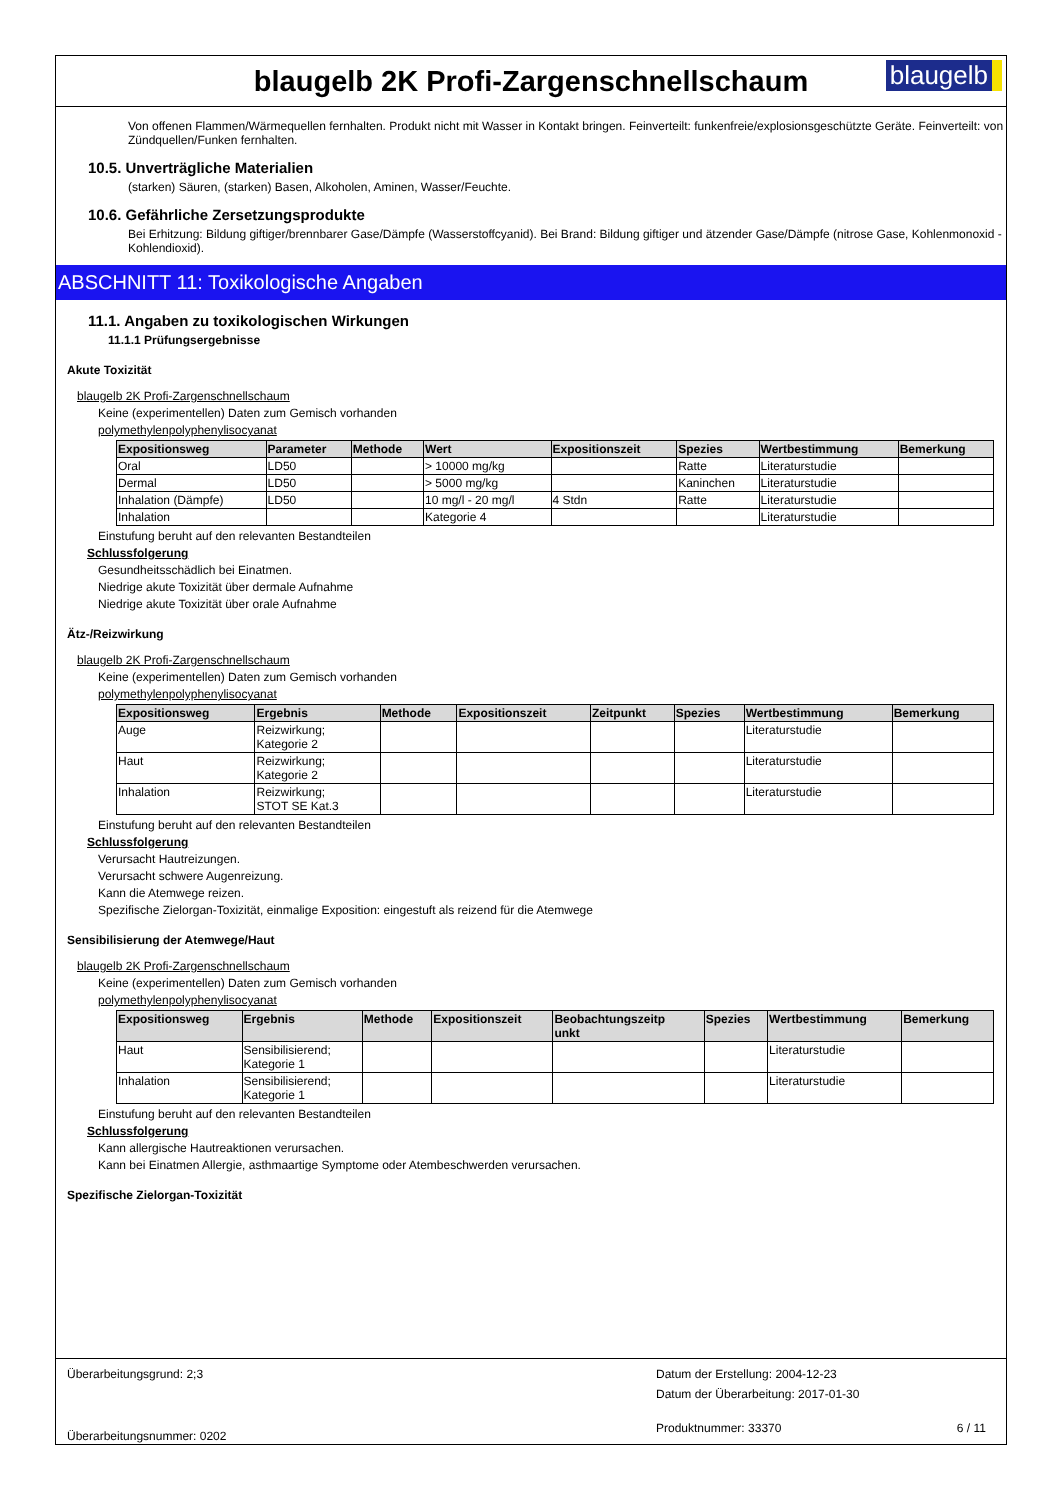blaugelb 2K Profi-Zargenschnellschaum
blaugelb
Von offenen Flammen/Wärmequellen fernhalten. Produkt nicht mit Wasser in Kontakt bringen. Feinverteilt: funkenfreie/explosionsgeschützte Geräte. Feinverteilt: von Zündquellen/Funken fernhalten.
10.5. Unverträgliche Materialien
(starken) Säuren, (starken) Basen, Alkoholen, Aminen, Wasser/Feuchte.
10.6. Gefährliche Zersetzungsprodukte
Bei Erhitzung: Bildung giftiger/brennbarer Gase/Dämpfe (Wasserstoffcyanid). Bei Brand: Bildung giftiger und ätzender Gase/Dämpfe (nitrose Gase, Kohlenmonoxid - Kohlendioxid).
ABSCHNITT 11: Toxikologische Angaben
11.1. Angaben zu toxikologischen Wirkungen
11.1.1 Prüfungsergebnisse
Akute Toxizität
blaugelb 2K Profi-Zargenschnellschaum
Keine (experimentellen) Daten zum Gemisch vorhanden
polymethylenpolyphenylisocyanat
| Expositionsweg | Parameter | Methode | Wert | Expositionszeit | Spezies | Wertbestimmung | Bemerkung |
| --- | --- | --- | --- | --- | --- | --- | --- |
| Oral | LD50 | | > 10000 mg/kg | | Ratte | Literaturstudie | |
| Dermal | LD50 | | > 5000 mg/kg | | Kaninchen | Literaturstudie | |
| Inhalation (Dämpfe) | LD50 | | 10 mg/l - 20 mg/l | 4 Stdn | Ratte | Literaturstudie | |
| Inhalation | | | Kategorie 4 | | | Literaturstudie | |
Einstufung beruht auf den relevanten Bestandteilen
Schlussfolgerung
Gesundheitsschädlich bei Einatmen.
Niedrige akute Toxizität über dermale Aufnahme
Niedrige akute Toxizität über orale Aufnahme
Ätz-/Reizwirkung
blaugelb 2K Profi-Zargenschnellschaum
Keine (experimentellen) Daten zum Gemisch vorhanden
polymethylenpolyphenylisocyanat
| Expositionsweg | Ergebnis | Methode | Expositionszeit | Zeitpunkt | Spezies | Wertbestimmung | Bemerkung |
| --- | --- | --- | --- | --- | --- | --- | --- |
| Auge | Reizwirkung; Kategorie 2 | | | | | Literaturstudie | |
| Haut | Reizwirkung; Kategorie 2 | | | | | Literaturstudie | |
| Inhalation | Reizwirkung; STOT SE Kat.3 | | | | | Literaturstudie | |
Einstufung beruht auf den relevanten Bestandteilen
Schlussfolgerung
Verursacht Hautreizungen.
Verursacht schwere Augenreizung.
Kann die Atemwege reizen.
Spezifische Zielorgan-Toxizität, einmalige Exposition: eingestuft als reizend für die Atemwege
Sensibilisierung der Atemwege/Haut
blaugelb 2K Profi-Zargenschnellschaum
Keine (experimentellen) Daten zum Gemisch vorhanden
polymethylenpolyphenylisocyanat
| Expositionsweg | Ergebnis | Methode | Expositionszeit | Beobachtungszeitp unkt | Spezies | Wertbestimmung | Bemerkung |
| --- | --- | --- | --- | --- | --- | --- | --- |
| Haut | Sensibilisierend; Kategorie 1 | | | | | Literaturstudie | |
| Inhalation | Sensibilisierend; Kategorie 1 | | | | | Literaturstudie | |
Einstufung beruht auf den relevanten Bestandteilen
Schlussfolgerung
Kann allergische Hautreaktionen verursachen.
Kann bei Einatmen Allergie, asthmaartige Symptome oder Atembeschwerden verursachen.
Spezifische Zielorgan-Toxizität
Überarbeitungsgrund: 2;3
Überarbeitungsnummer: 0202
Datum der Erstellung: 2004-12-23
Datum der Überarbeitung: 2017-01-30
Produktnummer: 33370 6 / 11